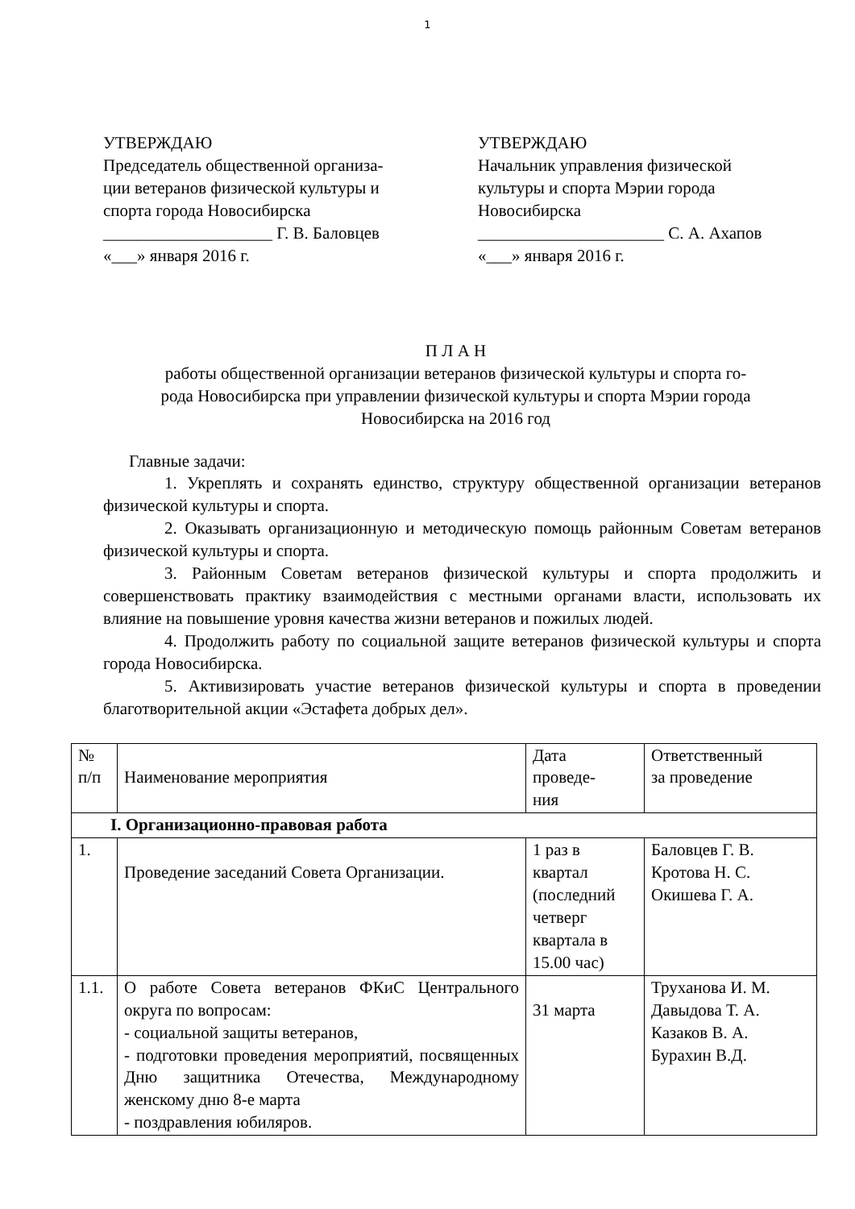1
УТВЕРЖДАЮ
Председатель общественной организа-
ции ветеранов физической культуры и
спорта города Новосибирска
____________________ Г. В. Баловцев
«___» января 2016 г.
УТВЕРЖДАЮ
Начальник управления физической
культуры и спорта Мэрии города
Новосибирска
______________________ С. А. Ахапов
«___» января 2016 г.
П Л А Н
работы общественной организации ветеранов физической культуры и спорта го-
рода Новосибирска при управлении физической культуры и спорта Мэрии города
Новосибирска на 2016 год
Главные задачи:
1. Укреплять и сохранять единство, структуру общественной организации ветеранов физической культуры и спорта.
2. Оказывать организационную и методическую помощь районным Советам ветеранов физической культуры и спорта.
3. Районным Советам ветеранов физической культуры и спорта продолжить и совершенствовать практику взаимодействия с местными органами власти, использовать их влияние на повышение уровня качества жизни ветеранов и пожилых людей.
4. Продолжить работу по социальной защите ветеранов физической культуры и спорта города Новосибирска.
5. Активизировать участие ветеранов физической культуры и спорта в проведении благотворительной акции «Эстафета добрых дел».
| № п/п | Наименование мероприятия | Дата проведе- ния | Ответственный за проведение |
| --- | --- | --- | --- |
| I. Организационно-правовая работа | | | |
| 1. | Проведение заседаний Совета Организации. | 1 раз в квартал (последний четверг квартала в 15.00 час) | Баловцев Г. В. Кротова Н. С. Окишева Г. А. |
| 1.1. | О работе Совета ветеранов ФКиС Центрального округа по вопросам: - социальной защиты ветеранов, - подготовки проведения мероприятий, посвященных Дню защитника Отечества, Международному женскому дню 8-е марта - поздравления юбиляров. | 31 марта | Труханова И. М. Давыдова Т. А. Казаков В. А. Бурахин В.Д. |